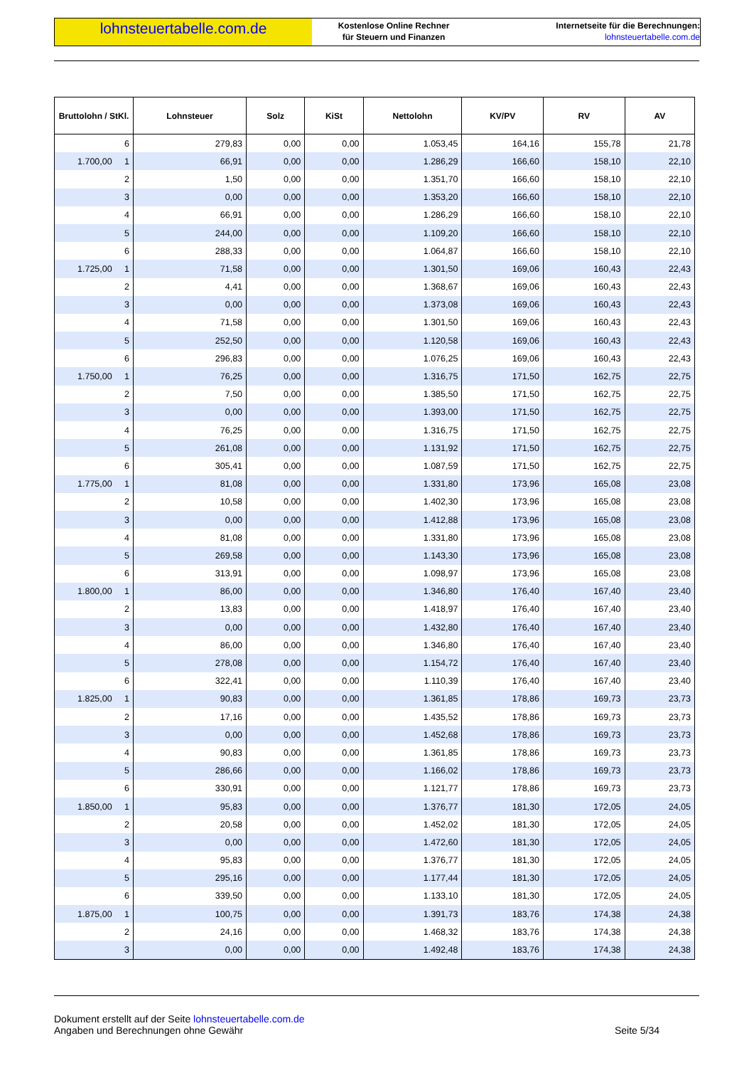lohnsteuertabelle.com.de
Kostenlose Online Rechner
für Steuern und Finanzen
Internetseite für die Berechnungen:
lohnsteuertabelle.com.de
| Bruttolohn / StKl. | Lohnsteuer | Solz | KiSt | Nettolohn | KV/PV | RV | AV |
| --- | --- | --- | --- | --- | --- | --- | --- |
| 6 | 279,83 | 0,00 | 0,00 | 1.053,45 | 164,16 | 155,78 | 21,78 |
| 1.700,00 1 | 66,91 | 0,00 | 0,00 | 1.286,29 | 166,60 | 158,10 | 22,10 |
| 2 | 1,50 | 0,00 | 0,00 | 1.351,70 | 166,60 | 158,10 | 22,10 |
| 3 | 0,00 | 0,00 | 0,00 | 1.353,20 | 166,60 | 158,10 | 22,10 |
| 4 | 66,91 | 0,00 | 0,00 | 1.286,29 | 166,60 | 158,10 | 22,10 |
| 5 | 244,00 | 0,00 | 0,00 | 1.109,20 | 166,60 | 158,10 | 22,10 |
| 6 | 288,33 | 0,00 | 0,00 | 1.064,87 | 166,60 | 158,10 | 22,10 |
| 1.725,00 1 | 71,58 | 0,00 | 0,00 | 1.301,50 | 169,06 | 160,43 | 22,43 |
| 2 | 4,41 | 0,00 | 0,00 | 1.368,67 | 169,06 | 160,43 | 22,43 |
| 3 | 0,00 | 0,00 | 0,00 | 1.373,08 | 169,06 | 160,43 | 22,43 |
| 4 | 71,58 | 0,00 | 0,00 | 1.301,50 | 169,06 | 160,43 | 22,43 |
| 5 | 252,50 | 0,00 | 0,00 | 1.120,58 | 169,06 | 160,43 | 22,43 |
| 6 | 296,83 | 0,00 | 0,00 | 1.076,25 | 169,06 | 160,43 | 22,43 |
| 1.750,00 1 | 76,25 | 0,00 | 0,00 | 1.316,75 | 171,50 | 162,75 | 22,75 |
| 2 | 7,50 | 0,00 | 0,00 | 1.385,50 | 171,50 | 162,75 | 22,75 |
| 3 | 0,00 | 0,00 | 0,00 | 1.393,00 | 171,50 | 162,75 | 22,75 |
| 4 | 76,25 | 0,00 | 0,00 | 1.316,75 | 171,50 | 162,75 | 22,75 |
| 5 | 261,08 | 0,00 | 0,00 | 1.131,92 | 171,50 | 162,75 | 22,75 |
| 6 | 305,41 | 0,00 | 0,00 | 1.087,59 | 171,50 | 162,75 | 22,75 |
| 1.775,00 1 | 81,08 | 0,00 | 0,00 | 1.331,80 | 173,96 | 165,08 | 23,08 |
| 2 | 10,58 | 0,00 | 0,00 | 1.402,30 | 173,96 | 165,08 | 23,08 |
| 3 | 0,00 | 0,00 | 0,00 | 1.412,88 | 173,96 | 165,08 | 23,08 |
| 4 | 81,08 | 0,00 | 0,00 | 1.331,80 | 173,96 | 165,08 | 23,08 |
| 5 | 269,58 | 0,00 | 0,00 | 1.143,30 | 173,96 | 165,08 | 23,08 |
| 6 | 313,91 | 0,00 | 0,00 | 1.098,97 | 173,96 | 165,08 | 23,08 |
| 1.800,00 1 | 86,00 | 0,00 | 0,00 | 1.346,80 | 176,40 | 167,40 | 23,40 |
| 2 | 13,83 | 0,00 | 0,00 | 1.418,97 | 176,40 | 167,40 | 23,40 |
| 3 | 0,00 | 0,00 | 0,00 | 1.432,80 | 176,40 | 167,40 | 23,40 |
| 4 | 86,00 | 0,00 | 0,00 | 1.346,80 | 176,40 | 167,40 | 23,40 |
| 5 | 278,08 | 0,00 | 0,00 | 1.154,72 | 176,40 | 167,40 | 23,40 |
| 6 | 322,41 | 0,00 | 0,00 | 1.110,39 | 176,40 | 167,40 | 23,40 |
| 1.825,00 1 | 90,83 | 0,00 | 0,00 | 1.361,85 | 178,86 | 169,73 | 23,73 |
| 2 | 17,16 | 0,00 | 0,00 | 1.435,52 | 178,86 | 169,73 | 23,73 |
| 3 | 0,00 | 0,00 | 0,00 | 1.452,68 | 178,86 | 169,73 | 23,73 |
| 4 | 90,83 | 0,00 | 0,00 | 1.361,85 | 178,86 | 169,73 | 23,73 |
| 5 | 286,66 | 0,00 | 0,00 | 1.166,02 | 178,86 | 169,73 | 23,73 |
| 6 | 330,91 | 0,00 | 0,00 | 1.121,77 | 178,86 | 169,73 | 23,73 |
| 1.850,00 1 | 95,83 | 0,00 | 0,00 | 1.376,77 | 181,30 | 172,05 | 24,05 |
| 2 | 20,58 | 0,00 | 0,00 | 1.452,02 | 181,30 | 172,05 | 24,05 |
| 3 | 0,00 | 0,00 | 0,00 | 1.472,60 | 181,30 | 172,05 | 24,05 |
| 4 | 95,83 | 0,00 | 0,00 | 1.376,77 | 181,30 | 172,05 | 24,05 |
| 5 | 295,16 | 0,00 | 0,00 | 1.177,44 | 181,30 | 172,05 | 24,05 |
| 6 | 339,50 | 0,00 | 0,00 | 1.133,10 | 181,30 | 172,05 | 24,05 |
| 1.875,00 1 | 100,75 | 0,00 | 0,00 | 1.391,73 | 183,76 | 174,38 | 24,38 |
| 2 | 24,16 | 0,00 | 0,00 | 1.468,32 | 183,76 | 174,38 | 24,38 |
| 3 | 0,00 | 0,00 | 0,00 | 1.492,48 | 183,76 | 174,38 | 24,38 |
Dokument erstellt auf der Seite lohnsteuertabelle.com.de
Angaben und Berechnungen ohne Gewähr
Seite 5/34